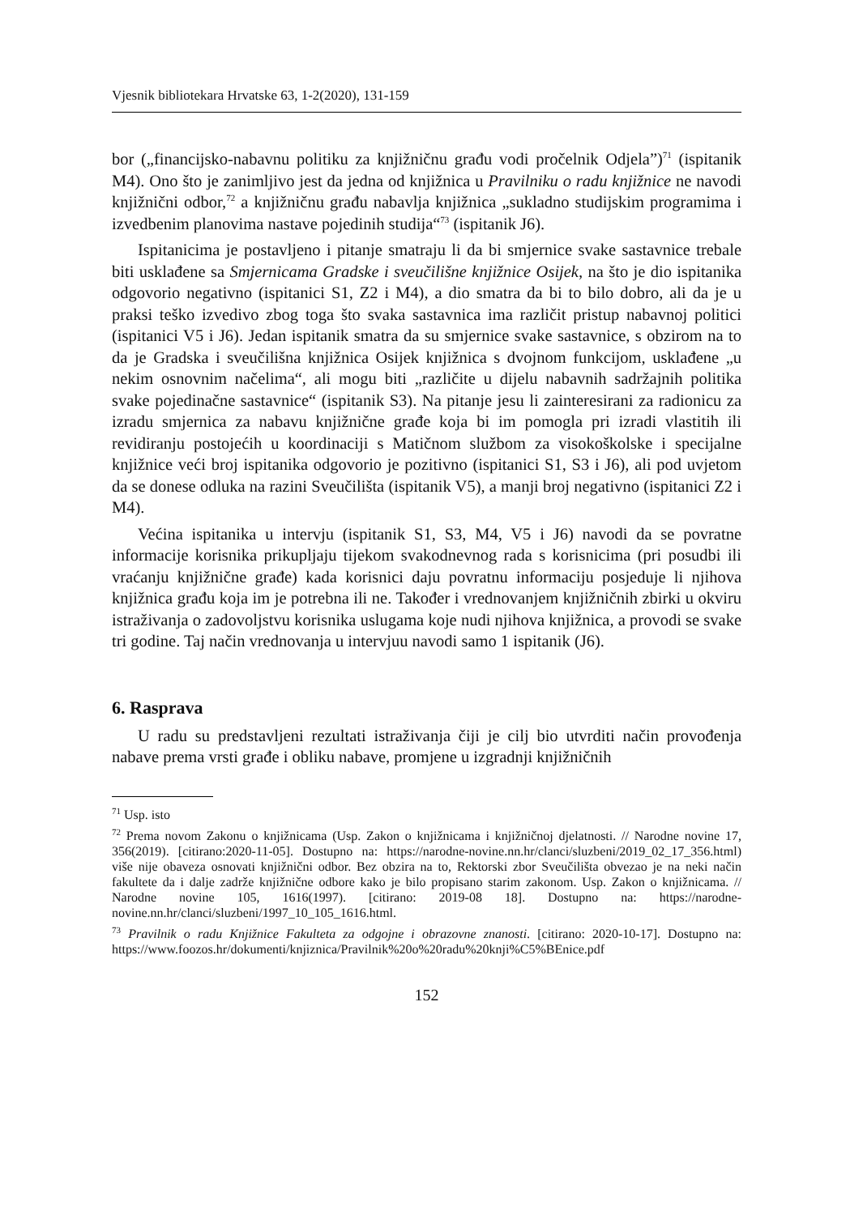Vjesnik bibliotekara Hrvatske 63, 1-2(2020), 131-159
bor („financijsko-nabavnu politiku za knjižničnu građu vodi pročelnik Odjela”)<sup>71</sup> (ispitanik M4). Ono što je zanimljivo jest da jedna od knjižnica u Pravilniku o radu knjižnice ne navodi knjižnični odbor,<sup>72</sup> a knjižničnu građu nabavlja knjižnica „sukladno studijskim programima i izvedbenim planovima nastave pojedinih studija“<sup>73</sup> (ispitanik J6).
Ispitanicima je postavljeno i pitanje smatraju li da bi smjernice svake sastavnice trebale biti usklađene sa Smjernicama Gradske i sveučilišne knjižnice Osijek, na što je dio ispitanika odgovorio negativno (ispitanici S1, Z2 i M4), a dio smatra da bi to bilo dobro, ali da je u praksi teško izvedivo zbog toga što svaka sastavnica ima različit pristup nabavnoj politici (ispitanici V5 i J6). Jedan ispitanik smatra da su smjernice svake sastavnice, s obzirom na to da je Gradska i sveučilišna knjižnica Osijek knjižnica s dvojnom funkcijom, usklađene „u nekim osnovnim načelima“, ali mogu biti „različite u dijelu nabavnih sadržajnih politika svake pojedinačne sastavnice“ (ispitanik S3). Na pitanje jesu li zainteresirani za radionicu za izradu smjernica za nabavu knjižnične građe koja bi im pomogla pri izradi vlastitih ili revidiranju postojećih u koordinaciji s Matičnom službom za visokoškolske i specijalne knjižnice veći broj ispitanika odgovorio je pozitivno (ispitanici S1, S3 i J6), ali pod uvjetom da se donese odluka na razini Sveučilišta (ispitanik V5), a manji broj negativno (ispitanici Z2 i M4).
Većina ispitanika u intervju (ispitanik S1, S3, M4, V5 i J6) navodi da se povratne informacije korisnika prikupljaju tijekom svakodnevnog rada s korisnicima (pri posudbi ili vraćanju knjižnične građe) kada korisnici daju povratnu informaciju posjeduje li njihova knjižnica građu koja im je potrebna ili ne. Također i vrednovanjem knjižničnih zbirki u okviru istraživanja o zadovoljstvu korisnika uslugama koje nudi njihova knjižnica, a provodi se svake tri godine. Taj način vrednovanja u intervjuu navodi samo 1 ispitanik (J6).
6. Rasprava
U radu su predstavljeni rezultati istraživanja čiji je cilj bio utvrditi način provođenja nabave prema vrsti građe i obliku nabave, promjene u izgradnji knjižničnih
<sup>71</sup> Usp. isto
<sup>72</sup> Prema novom Zakonu o knjižnicama (Usp. Zakon o knjižnicama i knjižničnoj djelatnosti. // Narodne novine 17, 356(2019). [citirano:2020-11-05]. Dostupno na: https://narodne-novine.nn.hr/clanci/sluzbeni/2019_02_17_356.html) više nije obaveza osnovati knjižnični odbor. Bez obzira na to, Rektorski zbor Sveučilišta obvezao je na neki način fakultete da i dalje zadrže knjižnične odbore kako je bilo propisano starim zakonom. Usp. Zakon o knjižnicama. // Narodne novine 105, 1616(1997). [citirano: 2019-08 18]. Dostupno na: https://narodne-novine.nn.hr/clanci/sluzbeni/1997_10_105_1616.html.
<sup>73</sup> Pravilnik o radu Knjižnice Fakulteta za odgojne i obrazovne znanosti. [citirano: 2020-10-17]. Dostupno na: https://www.foozos.hr/dokumenti/knjiznica/Pravilnik%20o%20radu%20knji%C5%BEnice.pdf
152